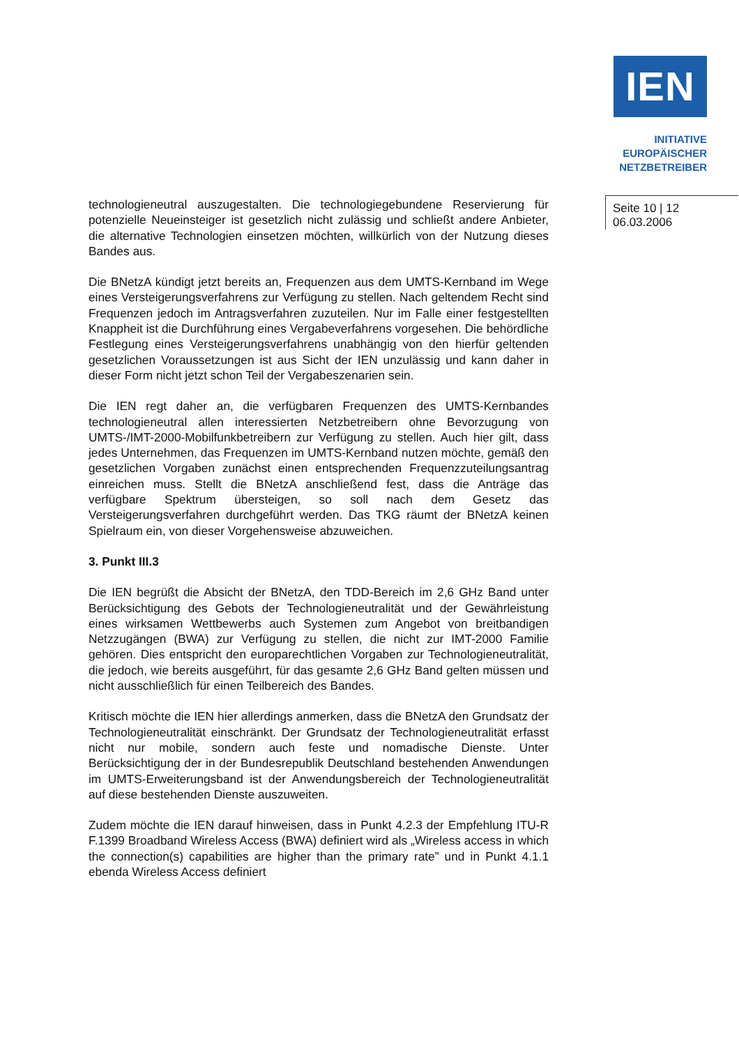IEN
INITIATIVE
EUROPÄISCHER
NETZBETREIBER
Seite 10 | 12
06.03.2006
technologieneutral auszugestalten. Die technologiegebundene Reservierung für potenzielle Neueinsteiger ist gesetzlich nicht zulässig und schließt andere Anbieter, die alternative Technologien einsetzen möchten, willkürlich von der Nutzung dieses Bandes aus.
Die BNetzA kündigt jetzt bereits an, Frequenzen aus dem UMTS-Kernband im Wege eines Versteigerungsverfahrens zur Verfügung zu stellen. Nach geltendem Recht sind Frequenzen jedoch im Antragsverfahren zuzuteilen. Nur im Falle einer festgestellten Knappheit ist die Durchführung eines Vergabeverfahrens vorgesehen. Die behördliche Festlegung eines Versteigerungsverfahrens unabhängig von den hierfür geltenden gesetzlichen Voraussetzungen ist aus Sicht der IEN unzulässig und kann daher in dieser Form nicht jetzt schon Teil der Vergabeszenarien sein.
Die IEN regt daher an, die verfügbaren Frequenzen des UMTS-Kernbandes technologieneutral allen interessierten Netzbetreibern ohne Bevorzugung von UMTS-/IMT-2000-Mobilfunkbetreibern zur Verfügung zu stellen. Auch hier gilt, dass jedes Unternehmen, das Frequenzen im UMTS-Kernband nutzen möchte, gemäß den gesetzlichen Vorgaben zunächst einen entsprechenden Frequenzzuteilungsantrag einreichen muss. Stellt die BNetzA anschließend fest, dass die Anträge das verfügbare Spektrum übersteigen, so soll nach dem Gesetz das Versteigerungsverfahren durchgeführt werden. Das TKG räumt der BNetzA keinen Spielraum ein, von dieser Vorgehensweise abzuweichen.
3. Punkt III.3
Die IEN begrüßt die Absicht der BNetzA, den TDD-Bereich im 2,6 GHz Band unter Berücksichtigung des Gebots der Technologieneutralität und der Gewährleistung eines wirksamen Wettbewerbs auch Systemen zum Angebot von breitbandigen Netzzugängen (BWA) zur Verfügung zu stellen, die nicht zur IMT-2000 Familie gehören. Dies entspricht den europarechtlichen Vorgaben zur Technologieneutralität, die jedoch, wie bereits ausgeführt, für das gesamte 2,6 GHz Band gelten müssen und nicht ausschließlich für einen Teilbereich des Bandes.
Kritisch möchte die IEN hier allerdings anmerken, dass die BNetzA den Grundsatz der Technologieneutralität einschränkt. Der Grundsatz der Technologieneutralität erfasst nicht nur mobile, sondern auch feste und nomadische Dienste. Unter Berücksichtigung der in der Bundesrepublik Deutschland bestehenden Anwendungen im UMTS-Erweiterungsband ist der Anwendungsbereich der Technologieneutralität auf diese bestehenden Dienste auszuweiten.
Zudem möchte die IEN darauf hinweisen, dass in Punkt 4.2.3 der Empfehlung ITU-R F.1399 Broadband Wireless Access (BWA) definiert wird als „Wireless access in which the connection(s) capabilities are higher than the primary rate” und in Punkt 4.1.1 ebenda Wireless Access definiert